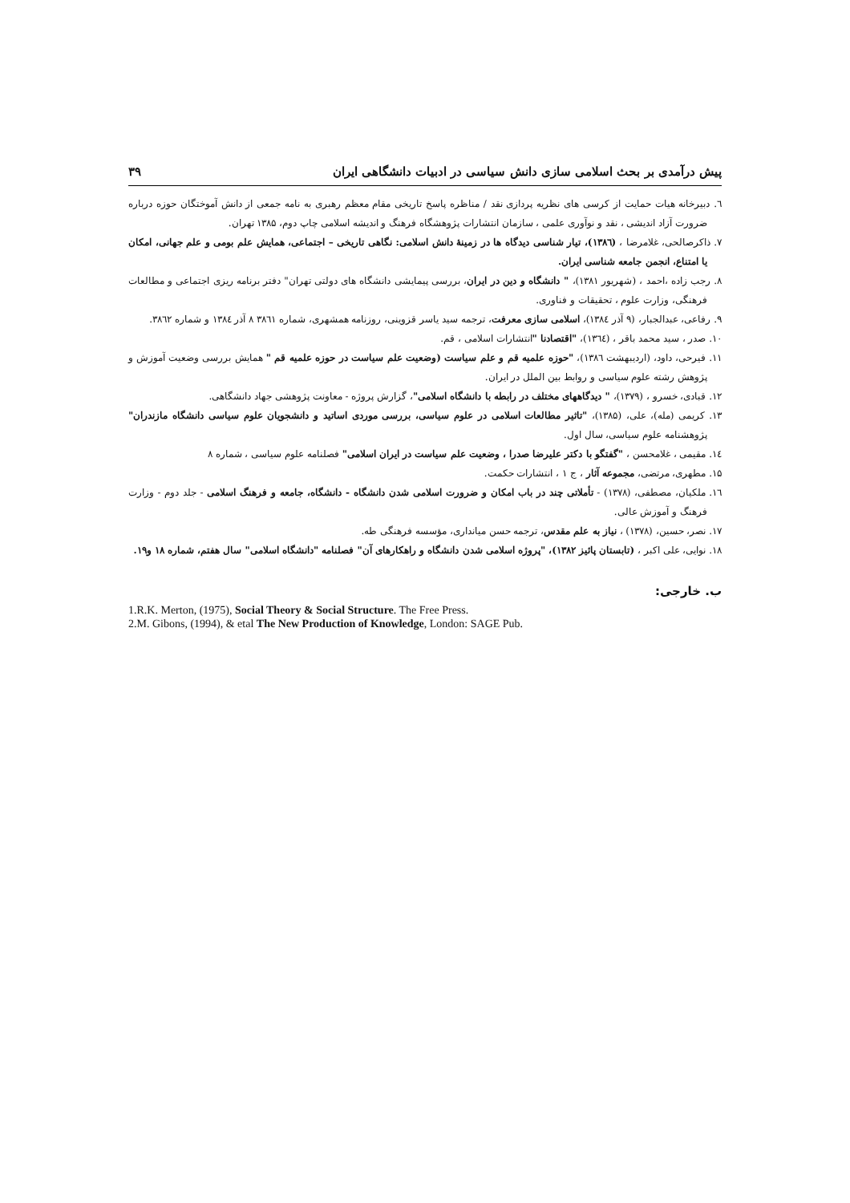پیش درآمدی بر بحث اسلامی سازی دانش سیاسی در ادبیات دانشگاهی ایران ۳۹
٦. دبیرخانه هیات حمایت از کرسی های نظریه پردازی نقد / مناظره پاسخ تاریخی مقام معظم رهبری به نامه جمعی از دانش آموختگان حوزه درباره ضرورت آزاد اندیشی ، نقد و نوآوری علمی ، سازمان انتشارات پژوهشگاه فرهنگ و اندیشه اسلامی چاپ دوم، ۱۳۸۵ تهران.
۷. ذاکرصالحی، غلامرضا ، (۱۳۸٦)، تیار شناسی دیدگاه ها در زمینهٔ دانش اسلامی: نگاهی تاریخی – اجتماعی، همایش علم بومی و علم جهانی، امکان یا امتناع، انجمن جامعه شناسی ایران.
۸. رجب زاده ،احمد ، (شهریور ۱۳۸۱)، " دانشگاه و دین در ایران، بررسی پیمایشی دانشگاه های دولتی تهران" دفتر برنامه ریزی اجتماعی و مطالعات فرهنگی، وزارت علوم ، تحقیقات و فناوری.
۹. رفاعی، عبدالجبار، (۹ آذر ۱۳۸٤)، اسلامی سازی معرفت، ترجمه سید یاسر قزوینی، روزنامه همشهری، شماره ۳۸٦۱ ۸ آذر ۱۳۸٤ و شماره ۳۸٦۲.
۱۰. صدر ، سید محمد باقر ، (۱۳٦٤)، "اقتصادنا "انتشارات اسلامی ، قم.
۱۱. فیرحی، داود، (اردیبهشت ۱۳۸٦)، "حوزه علمیه قم و علم سیاست (وضعیت علم سیاست در حوزه علمیه قم " همایش بررسی وضعیت آموزش و پژوهش رشته علوم سیاسی و روابط بین الملل در ایران.
۱۲. قبادی، خسرو ، (۱۳۷۹)، " دیدگاههای مختلف در رابطه با دانشگاه اسلامی"، گزارش پروژه - معاونت پژوهشی جهاد دانشگاهی.
۱۳. کریمی (مله)، علی، (۱۳۸۵)، "تاثیر مطالعات اسلامی در علوم سیاسی، بررسی موردی اساتید و دانشجویان علوم سیاسی دانشگاه مازندران" پژوهشنامه علوم سیاسی، سال اول.
۱٤. مقیمی ، غلامحسن ، "گفتگو با دکتر علیرضا صدرا ، وضعیت علم سیاست در ایران اسلامی" فصلنامه علوم سیاسی ، شماره ۸
۱۵. مطهری، مرتضی، مجموعه آثار ، ج ۱ ، انتشارات حکمت.
۱٦. ملکیان، مصطفی، (۱۳۷۸) - تأملاتی چند در باب امکان و ضرورت اسلامی شدن دانشگاه - دانشگاه، جامعه و فرهنگ اسلامی - جلد دوم - وزارت فرهنگ و آموزش عالی.
۱۷. نصر، حسین، (۱۳۷۸) ، نیاز به علم مقدس، ترجمه حسن میانداری، مؤسسه فرهنگی طه.
۱۸. نوایی، علی اکبر ، (تابستان پائیز ۱۳۸۲)، "پروژه اسلامی شدن دانشگاه و راهکارهای آن" فصلنامه "دانشگاه اسلامی" سال هفتم، شماره ۱۸ و۱۹.
ب. خارجی:
1.R.K. Merton, (1975), Social Theory & Social Structure. The Free Press.
2.M. Gibons, (1994), & etal The New Production of Knowledge, London: SAGE Pub.